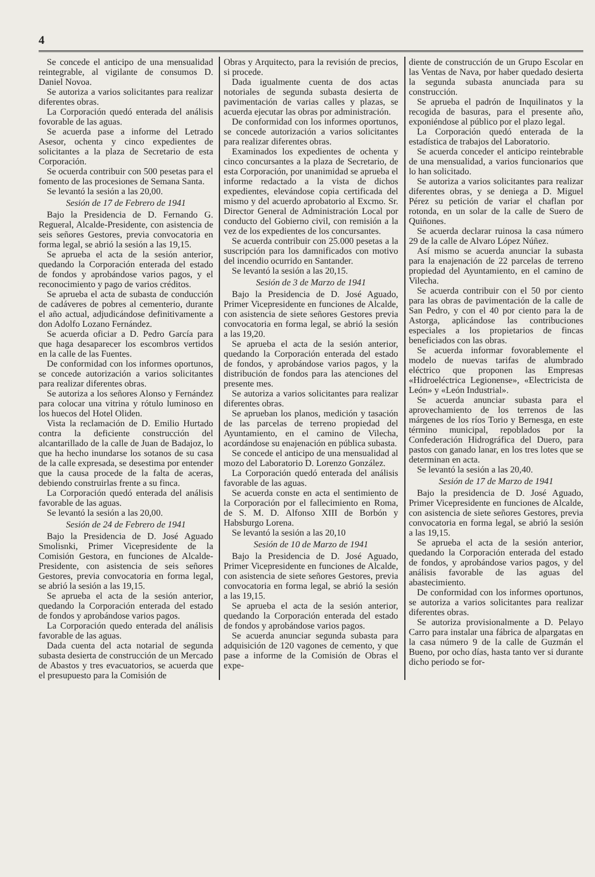4
Se concede el anticipo de una mensualidad reintegrable, al vigilante de consumos D. Daniel Novoa.
Se autoriza a varios solicitantes para realizar diferentes obras.
La Corporación quedó enterada del análisis fovorable de las aguas.
Se acuerda pase a informe del Letrado Asesor, ochenta y cinco expedientes de solicitantes a la plaza de Secretario de esta Corporación.
Se ocuerda contribuir con 500 pesetas para el fomento de las procesiones de Semana Santa.
Se levantó la sesión a las 20,00.
Sesión de 17 de Febrero de 1941
Bajo la Presidencia de D. Fernando G. Regueral, Alcalde-Presidente, con asistencia de seis señores Gestores, previa convocatoria en forma legal, se abrió la sesión a las 19,15.
Se aprueba el acta de la sesión anterior, quedando la Corporación enterada del estado de fondos y aprobándose varios pagos, y el reconocimiento y pago de varios créditos.
Se aprueba el acta de subasta de conducción de cadáveres de pobres al cementerio, durante el año actual, adjudicándose definitivamente a don Adolfo Lozano Fernández.
Se acuerda oficiar a D. Pedro García para que haga desaparecer los escombros vertidos en la calle de las Fuentes.
De conformidad con los informes oportunos, se concede autorización a varios solicitantes para realizar diferentes obras.
Se autoriza a los señores Alonso y Fernández para colocar una vitrina y rótulo luminoso en los huecos del Hotel Oliden.
Vista la reclamación de D. Emilio Hurtado contra la deficiente construcción del alcantarillado de la calle de Juan de Badajoz, lo que ha hecho inundarse los sotanos de su casa de la calle expresada, se desestima por entender que la causa procede de la falta de aceras, debiendo construirlas frente a su finca.
La Corporación quedó enterada del análisis favorable de las aguas.
Se levantó la sesión a las 20,00.
Sesión de 24 de Febrero de 1941
Bajo la Presidencia de D. José Aguado Smolisnki, Primer Vicepresidente de la Comisión Gestora, en funciones de Alcalde-Presidente, con asistencia de seis señores Gestores, previa convocatoria en forma legal, se abrió la sesión a las 19,15.
Se aprueba el acta de la sesión anterior, quedando la Corporación enterada del estado de fondos y aprobándose varios pagos.
La Corporación quedo enterada del análisis favorable de las aguas.
Dada cuenta del acta notarial de segunda subasta desierta de construcción de un Mercado de Abastos y tres evacuatorios, se acuerda que el presupuesto para la Comisión de
Obras y Arquitecto, para la revisión de precios, si procede.
Dada igualmente cuenta de dos actas notoriales de segunda subasta desierta de pavimentación de varias calles y plazas, se acuerda ejecutar las obras por administración.
De conformidad con los informes oportunos, se concede autorización a varios solicitantes para realizar diferentes obras.
Examinados los expedientes de ochenta y cinco concursantes a la plaza de Secretario, de esta Corporación, por unanimidad se aprueba el informe redactado a la vista de dichos expedientes, elevándose copia certificada del mismo y del acuerdo aprobatorio al Excmo. Sr. Director General de Administración Local por conducto del Gobierno civil, con remisión a la vez de los expedientes de los concursantes.
Se acuerda contribuir con 25.000 pesetas a la suscripción para los damnificados con motivo del incendio ocurrido en Santander.
Se levantó la sesión a las 20,15.
Sesión de 3 de Marzo de 1941
Bajo la Presidencia de D. José Aguado, Primer Vicepresidente en funciones de Alcalde, con asistencia de siete señores Gestores previa convocatoria en forma legal, se abrió la sesión a las 19,20.
Se aprueba el acta de la sesión anterior, quedando la Corporación enterada del estado de fondos, y aprobándose varios pagos, y la distribución de fondos para las atenciones del presente mes.
Se autoriza a varios solicitantes para realizar diferentes obras.
Se aprueban los planos, medición y tasación de las parcelas de terreno propiedad del Ayuntamiento, en el camino de Vilecha, acordándose su enajenación en pública subasta.
Se concede el anticipo de una mensualidad al mozo del Laboratorio D. Lorenzo González.
La Corporación quedó enterada del análisis favorable de las aguas.
Se acuerda conste en acta el sentimiento de la Corporación por el fallecimiento en Roma, de S. M. D. Alfonso XIII de Borbón y Habsburgo Lorena.
Se levantó la sesión a las 20,10
Sesión de 10 de Marzo de 1941
Bajo la Presidencia de D. José Aguado, Primer Vicepresidente en funciones de Alcalde, con asistencia de siete señores Gestores, previa convocatoria en forma legal, se abrió la sesión a las 19,15.
Se aprueba el acta de la sesión anterior, quedando la Corporación enterada del estado de fondos y aprobándose varios pagos.
Se acuerda anunciar segunda subasta para adquisición de 120 vagones de cemento, y que pase a informe de la Comisión de Obras el expe-
diente de construcción de un Grupo Escolar en las Ventas de Nava, por haber quedado desierta la segunda subasta anunciada para su construcción.
Se aprueba el padrón de Inquilinatos y la recogida de basuras, para el presente año, exponiéndose al público por el plazo legal.
La Corporación quedó enterada de la estadística de trabajos del Laboratorio.
Se acuerda conceder el anticipo reintebrable de una mensualidad, a varios funcionarios que lo han solicitado.
Se autoriza a varios solicitantes para realizar diferentes obras, y se deniega a D. Miguel Pérez su petición de variar el chaflan por rotonda, en un solar de la calle de Suero de Quiñones.
Se acuerda declarar ruinosa la casa número 29 de la calle de Alvaro López Núñez.
Así mismo se acuerda anunciar la subasta para la enajenación de 22 parcelas de terreno propiedad del Ayuntamiento, en el camino de Vilecha.
Se acuerda contribuir con el 50 por ciento para las obras de pavimentación de la calle de San Pedro, y con el 40 por ciento para la de Astorga, aplicándose las contribuciones especiales a los propietarios de fincas beneficiados con las obras.
Se acuerda informar fovorablemente el modelo de nuevas tarifas de alumbrado eléctrico que proponen las Empresas «Hidroeléctrica Legionense», «Electricista de León» y «León Industrial».
Se acuerda anunciar subasta para el aprovechamiento de los terrenos de las márgenes de los ríos Torio y Bernesga, en este término municipal, repoblados por la Confederación Hidrográfica del Duero, para pastos con ganado lanar, en los tres lotes que se determinan en acta.
Se levantó la sesión a las 20,40.
Sesión de 17 de Marzo de 1941
Bajo la presidencia de D. José Aguado, Primer Vicepresidente en funciones de Alcalde, con asistencia de siete señores Gestores, previa convocatoria en forma legal, se abrió la sesión a las 19,15.
Se aprueba el acta de la sesión anterior, quedando la Corporación enterada del estado de fondos, y aprobándose varios pagos, y del análisis favorable de las aguas del abastecimiento.
De conformidad con los informes oportunos, se autoriza a varios solicitantes para realizar diferentes obras.
Se autoriza provisionalmente a D. Pelayo Carro para instalar una fábrica de alpargatas en la casa número 9 de la calle de Guzmán el Bueno, por ocho días, hasta tanto ver si durante dicho periodo se for-